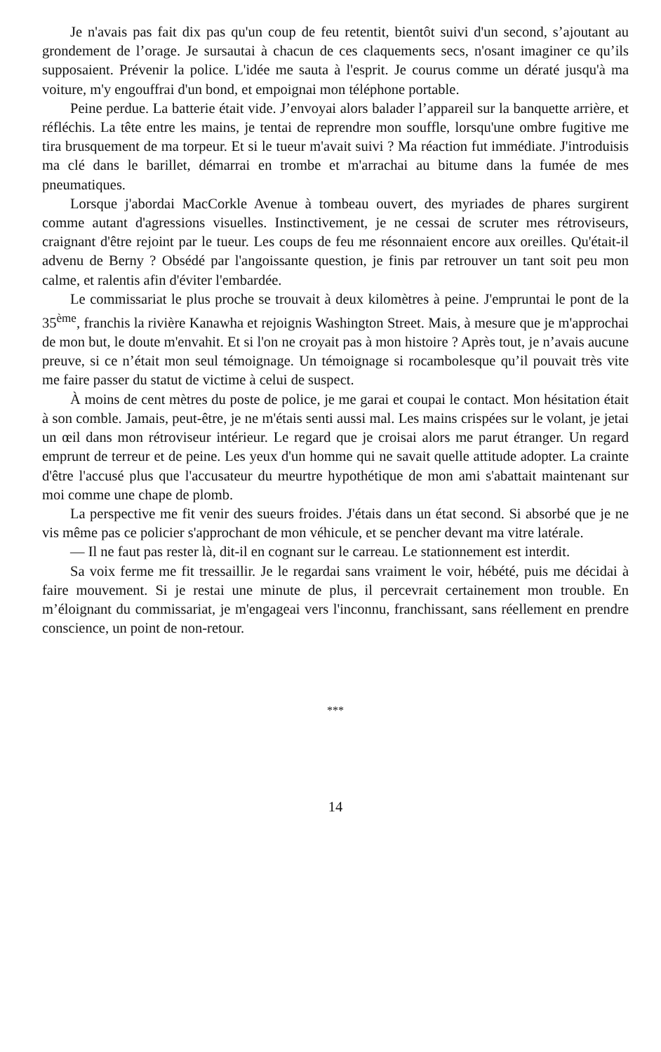Je n'avais pas fait dix pas qu'un coup de feu retentit, bientôt suivi d'un second, s’ajoutant au grondement de l’orage. Je sursautai à chacun de ces claquements secs, n'osant imaginer ce qu’ils supposaient. Prévenir la police. L'idée me sauta à l'esprit. Je courus comme un dératé jusqu'à ma voiture, m'y engouffrai d'un bond, et empoignai mon téléphone portable.
Peine perdue. La batterie était vide. J’envoyai alors balader l’appareil sur la banquette arrière, et réfléchis. La tête entre les mains, je tentai de reprendre mon souffle, lorsqu'une ombre fugitive me tira brusquement de ma torpeur. Et si le tueur m'avait suivi ? Ma réaction fut immédiate. J'introduisis ma clé dans le barillet, démarrai en trombe et m'arrachai au bitume dans la fumée de mes pneumatiques.
Lorsque j'abordai MacCorkle Avenue à tombeau ouvert, des myriades de phares surgirent comme autant d'agressions visuelles. Instinctivement, je ne cessai de scruter mes rétroviseurs, craignant d'être rejoint par le tueur. Les coups de feu me résonnaient encore aux oreilles. Qu'était-il advenu de Berny ? Obsédé par l'angoissante question, je finis par retrouver un tant soit peu mon calme, et ralentis afin d'éviter l'embardée.
Le commissariat le plus proche se trouvait à deux kilomètres à peine. J'empruntai le pont de la 35<sup>ème</sup>, franchis la rivière Kanawha et rejoignis Washington Street. Mais, à mesure que je m'approchai de mon but, le doute m'envahit. Et si l'on ne croyait pas à mon histoire ? Après tout, je n’avais aucune preuve, si ce n’était mon seul témoignage. Un témoignage si rocambolesque qu’il pouvait très vite me faire passer du statut de victime à celui de suspect.
À moins de cent mètres du poste de police, je me garai et coupai le contact. Mon hésitation était à son comble. Jamais, peut-être, je ne m'étais senti aussi mal. Les mains crispées sur le volant, je jetai un œil dans mon rétroviseur intérieur. Le regard que je croisai alors me parut étranger. Un regard emprunt de terreur et de peine. Les yeux d'un homme qui ne savait quelle attitude adopter. La crainte d'être l'accusé plus que l'accusateur du meurtre hypothétique de mon ami s'abattait maintenant sur moi comme une chape de plomb.
La perspective me fit venir des sueurs froides. J'étais dans un état second. Si absorbé que je ne vis même pas ce policier s'approchant de mon véhicule, et se pencher devant ma vitre latérale.
— Il ne faut pas rester là, dit-il en cognant sur le carreau. Le stationnement est interdit.
Sa voix ferme me fit tressaillir. Je le regardai sans vraiment le voir, hébété, puis me décidai à faire mouvement. Si je restai une minute de plus, il percevrait certainement mon trouble. En m’éloignant du commissariat, je m'engageai vers l'inconnu, franchissant, sans réellement en prendre conscience, un point de non-retour.
***
14